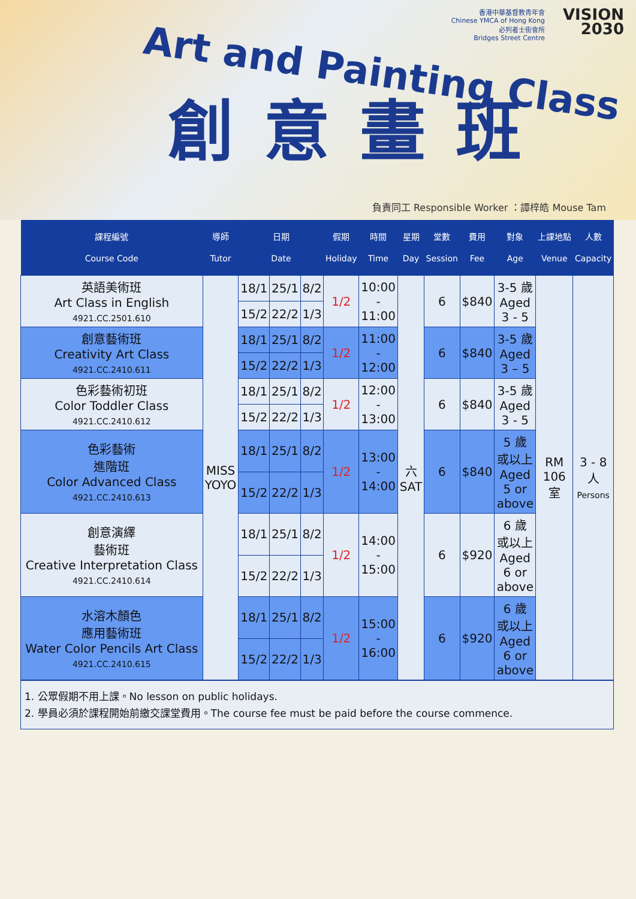香港中華基督教青年會
Chinese YMCA of Hong Kong
必列者士街會所
Bridges Street Centre
VISION
2030
Art and Painting Class
創意畫班
負責同工 Responsible Worker ：譚梓皓 Mouse Tam
| 課程編號 Course Code | 導師 Tutor | 日期 Date | | | 假期 Holiday | 時間 Time | 星期 Day | 堂數 Session | 費用 Fee | 對象 Age | 上課地點 Venue | 人數 Capacity |
| --- | --- | --- | --- | --- | --- | --- | --- | --- | --- | --- | --- | --- |
| 英語美術班 Art Class in English 4921.CC.2501.610 | MISS YOYO | 18/1 | 25/1 | 8/2 | 1/2 | 10:00 - 11:00 | 六 SAT | 6 | $840 | 3-5 歲 Aged 3 - 5 | RM 106 室 | 3 - 8 人 Persons |
| | | 15/2 | 22/2 | 1/3 | | | | | | | | |
| 創意藝術班 Creativity Art Class 4921.CC.2410.611 | | 18/1 | 25/1 | 8/2 | 1/2 | 11:00 - 12:00 | | 6 | $840 | 3-5 歲 Aged 3 – 5 | | |
| | | 15/2 | 22/2 | 1/3 | | | | | | | | |
| 色彩藝術初班 Color Toddler Class 4921.CC.2410.612 | | 18/1 | 25/1 | 8/2 | 1/2 | 12:00 - 13:00 | | 6 | $840 | 3-5 歲 Aged 3 - 5 | | |
| | | 15/2 | 22/2 | 1/3 | | | | | | | | |
| 色彩藝術 進階班 Color Advanced Class 4921.CC.2410.613 | | 18/1 | 25/1 | 8/2 | 1/2 | 13:00 - 14:00 | | 6 | $840 | 5 歲 或以上 Aged 5 or above | | |
| | | 15/2 | 22/2 | 1/3 | | | | | | | | |
| 創意演繹 藝術班 Creative Interpretation Class 4921.CC.2410.614 | | 18/1 | 25/1 | 8/2 | 1/2 | 14:00 - 15:00 | | 6 | $920 | 6 歲 或以上 Aged 6 or above | | |
| | | 15/2 | 22/2 | 1/3 | | | | | | | | |
| 水溶木顏色 應用藝術班 Water Color Pencils Art Class 4921.CC.2410.615 | | 18/1 | 25/1 | 8/2 | 1/2 | 15:00 - 16:00 | | 6 | $920 | 6 歲 或以上 Aged 6 or above | | |
| | | 15/2 | 22/2 | 1/3 | | | | | | | | |
1. 公眾假期不用上課。No lesson on public holidays.
2. 學員必須於課程開始前繳交課堂費用。The course fee must be paid before the course commence.